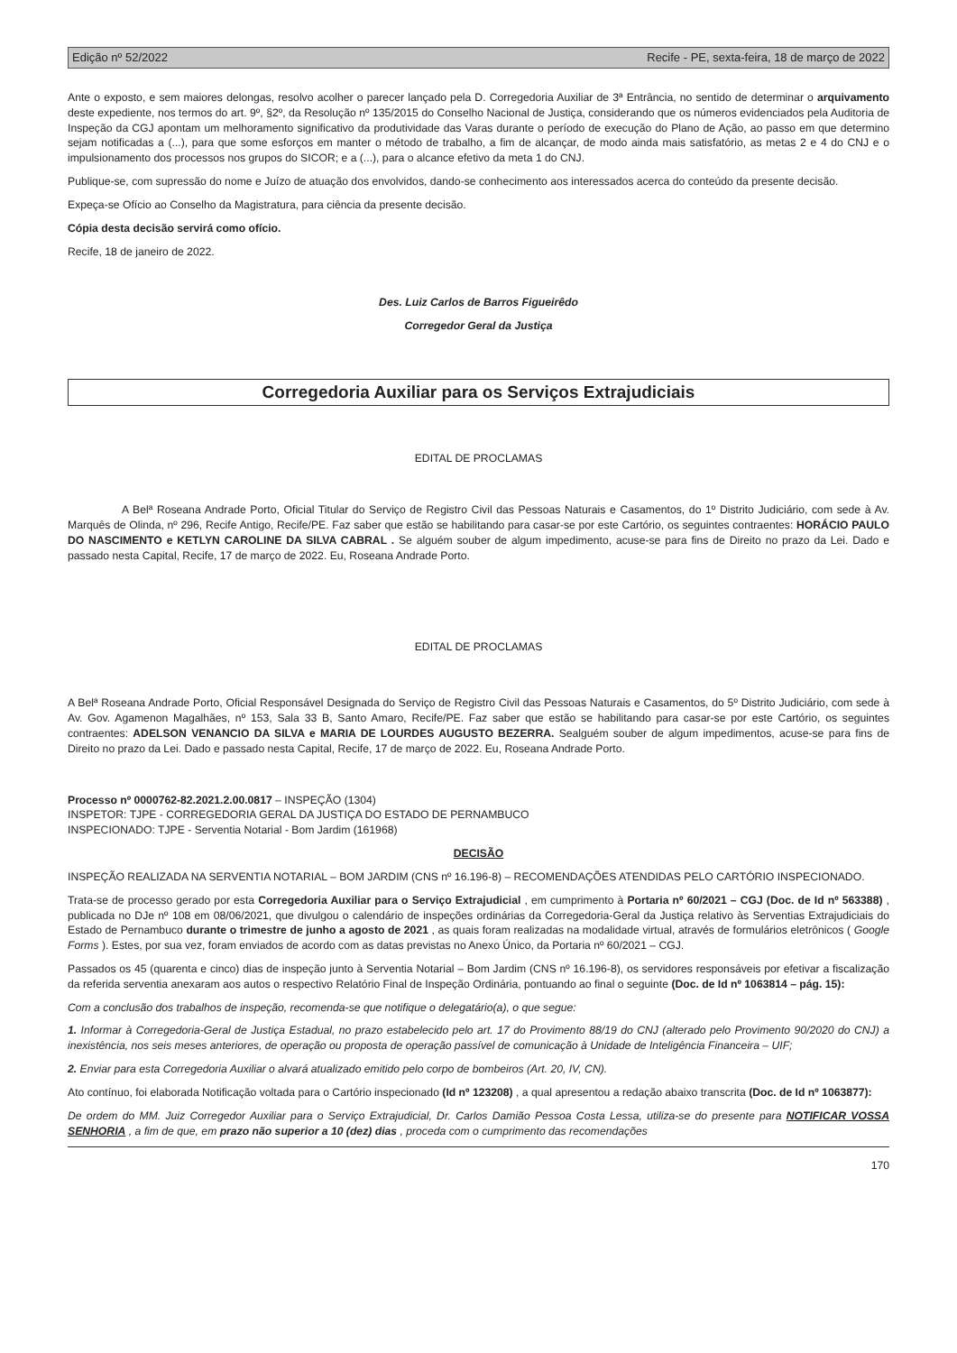Edição nº 52/2022 Recife - PE, sexta-feira, 18 de março de 2022
Ante o exposto, e sem maiores delongas, resolvo acolher o parecer lançado pela D. Corregedoria Auxiliar de 3ª Entrância, no sentido de determinar o arquivamento deste expediente, nos termos do art. 9º, §2º, da Resolução nº 135/2015 do Conselho Nacional de Justiça, considerando que os números evidenciados pela Auditoria de Inspeção da CGJ apontam um melhoramento significativo da produtividade das Varas durante o período de execução do Plano de Ação, ao passo em que determino sejam notificadas a (...), para que some esforços em manter o método de trabalho, a fim de alcançar, de modo ainda mais satisfatório, as metas 2 e 4 do CNJ e o impulsionamento dos processos nos grupos do SICOR; e a (...), para o alcance efetivo da meta 1 do CNJ.
Publique-se, com supressão do nome e Juízo de atuação dos envolvidos, dando-se conhecimento aos interessados acerca do conteúdo da presente decisão.
Expeça-se Ofício ao Conselho da Magistratura, para ciência da presente decisão.
Cópia desta decisão servirá como ofício.
Recife, 18 de janeiro de 2022.
Des. Luiz Carlos de Barros Figueirêdo
Corregedor Geral da Justiça
Corregedoria Auxiliar para os Serviços Extrajudiciais
EDITAL DE PROCLAMAS
A Belª Roseana Andrade Porto, Oficial Titular do Serviço de Registro Civil das Pessoas Naturais e Casamentos, do 1º Distrito Judiciário, com sede à Av. Marquês de Olinda, nº 296, Recife Antigo, Recife/PE. Faz saber que estão se habilitando para casar-se por este Cartório, os seguintes contraentes: HORÁCIO PAULO DO NASCIMENTO e KETLYN CAROLINE DA SILVA CABRAL . Se alguém souber de algum impedimento, acuse-se para fins de Direito no prazo da Lei. Dado e passado nesta Capital, Recife, 17 de março de 2022. Eu, Roseana Andrade Porto.
EDITAL DE PROCLAMAS
A Belª Roseana Andrade Porto, Oficial Responsável Designada do Serviço de Registro Civil das Pessoas Naturais e Casamentos, do 5º Distrito Judiciário, com sede à Av. Gov. Agamenon Magalhães, nº 153, Sala 33 B, Santo Amaro, Recife/PE. Faz saber que estão se habilitando para casar-se por este Cartório, os seguintes contraentes: ADELSON VENANCIO DA SILVA e MARIA DE LOURDES AUGUSTO BEZERRA. Sealguém souber de algum impedimentos, acuse-se para fins de Direito no prazo da Lei. Dado e passado nesta Capital, Recife, 17 de março de 2022. Eu, Roseana Andrade Porto.
Processo nº 0000762-82.2021.2.00.0817 – INSPEÇÃO (1304)
INSPETOR: TJPE - CORREGEDORIA GERAL DA JUSTIÇA DO ESTADO DE PERNAMBUCO
INSPECIONADO: TJPE - Serventia Notarial - Bom Jardim (161968)
DECISÃO
INSPEÇÃO REALIZADA NA SERVENTIA NOTARIAL – BOM JARDIM (CNS nº 16.196-8) – RECOMENDAÇÕES ATENDIDAS PELO CARTÓRIO INSPECIONADO.
Trata-se de processo gerado por esta Corregedoria Auxiliar para o Serviço Extrajudicial , em cumprimento à Portaria nº 60/2021 – CGJ (Doc. de Id nº 563388) , publicada no DJe nº 108 em 08/06/2021, que divulgou o calendário de inspeções ordinárias da Corregedoria-Geral da Justiça relativo às Serventias Extrajudiciais do Estado de Pernambuco durante o trimestre de junho a agosto de 2021 , as quais foram realizadas na modalidade virtual, através de formulários eletrônicos ( Google Forms ). Estes, por sua vez, foram enviados de acordo com as datas previstas no Anexo Único, da Portaria nº 60/2021 – CGJ.
Passados os 45 (quarenta e cinco) dias de inspeção junto à Serventia Notarial – Bom Jardim (CNS nº 16.196-8), os servidores responsáveis por efetivar a fiscalização da referida serventia anexaram aos autos o respectivo Relatório Final de Inspeção Ordinária, pontuando ao final o seguinte (Doc. de Id nº 1063814 – pág. 15):
Com a conclusão dos trabalhos de inspeção, recomenda-se que notifique o delegatário(a), o que segue:
1. Informar à Corregedoria-Geral de Justiça Estadual, no prazo estabelecido pelo art. 17 do Provimento 88/19 do CNJ (alterado pelo Provimento 90/2020 do CNJ) a inexistência, nos seis meses anteriores, de operação ou proposta de operação passível de comunicação à Unidade de Inteligência Financeira – UIF;
2. Enviar para esta Corregedoria Auxiliar o alvará atualizado emitido pelo corpo de bombeiros (Art. 20, IV, CN).
Ato contínuo, foi elaborada Notificação voltada para o Cartório inspecionado (Id nº 123208) , a qual apresentou a redação abaixo transcrita (Doc. de Id nº 1063877):
De ordem do MM. Juiz Corregedor Auxiliar para o Serviço Extrajudicial, Dr. Carlos Damião Pessoa Costa Lessa, utiliza-se do presente para NOTIFICAR VOSSA SENHORIA , a fim de que, em prazo não superior a 10 (dez) dias , proceda com o cumprimento das recomendações
170